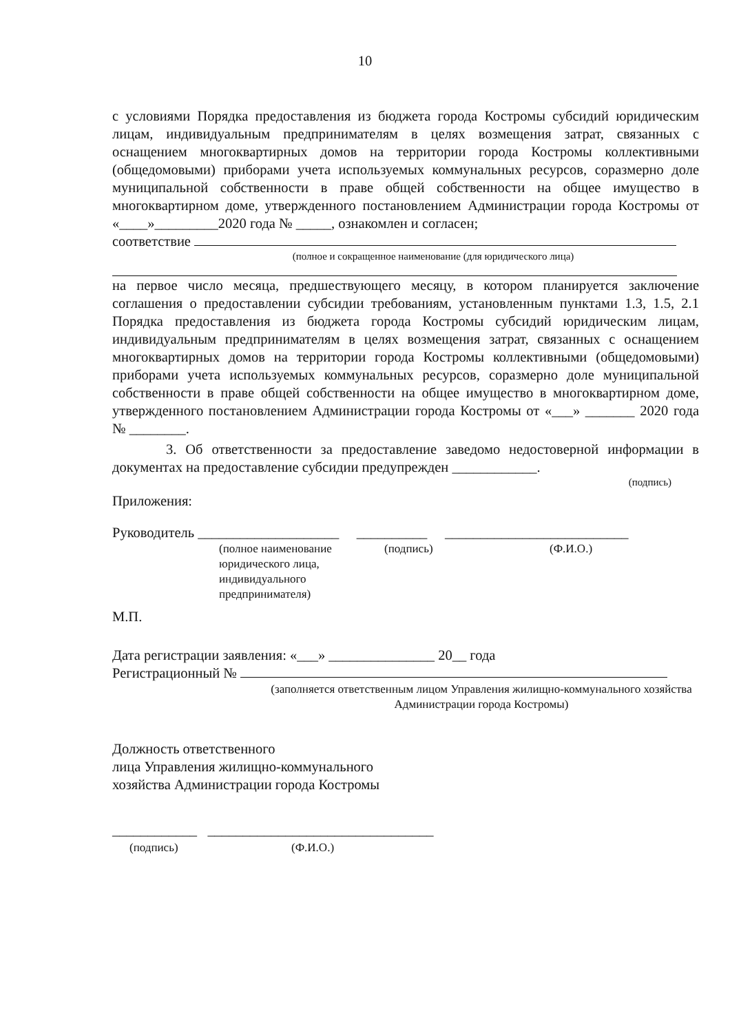10
с условиями Порядка предоставления из бюджета города Костромы субсидий юридическим лицам, индивидуальным предпринимателям в целях возмещения затрат, связанных с оснащением многоквартирных домов на территории города Костромы коллективными (общедомовыми) приборами учета используемых коммунальных ресурсов, соразмерно доле муниципальной собственности в праве общей собственности на общее имущество в многоквартирном доме, утвержденного постановлением Администрации города Костромы от «____»_________2020 года № _____, ознакомлен и согласен;
соответствие
(полное и сокращенное наименование (для юридического лица)
на первое число месяца, предшествующего месяцу, в котором планируется заключение соглашения о предоставлении субсидии требованиям, установленным пунктами 1.3, 1.5, 2.1 Порядка предоставления из бюджета города Костромы субсидий юридическим лицам, индивидуальным предпринимателям в целях возмещения затрат, связанных с оснащением многоквартирных домов на территории города Костромы коллективными (общедомовыми) приборами учета используемых коммунальных ресурсов, соразмерно доле муниципальной собственности в праве общей собственности на общее имущество в многоквартирном доме, утвержденного постановлением Администрации города Костромы от «___» _______ 2020 года № ________.
3. Об ответственности за предоставление заведомо недостоверной информации в документах на предоставление субсидии предупрежден ____________.
(подпись)
Приложения:
Руководитель ____________________ __________ __________________________
(полное наименование юридического лица, индивидуального предпринимателя)
(подпись) (Ф.И.О.)
М.П.
Дата регистрации заявления: «___» _______________ 20__ года
Регистрационный №
(заполняется ответственным лицом Управления жилищно-коммунального хозяйства Администрации города Костромы)
Должность ответственного
лица Управления жилищно-коммунального
хозяйства Администрации города Костромы
____________ ________________________________
(подпись) (Ф.И.О.)